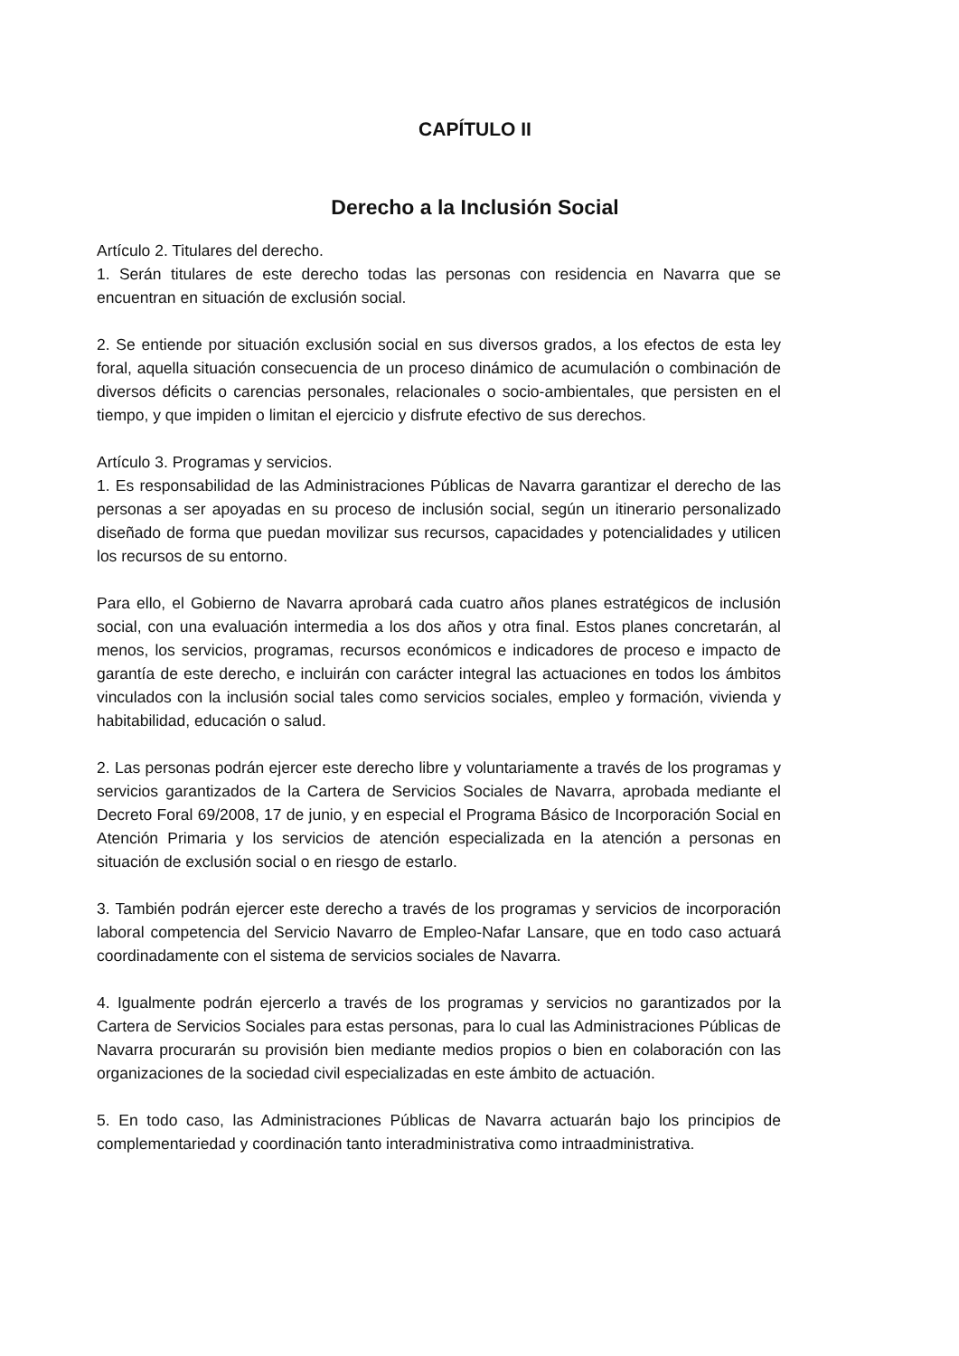CAPÍTULO II
Derecho a la Inclusión Social
Artículo 2. Titulares del derecho.
1. Serán titulares de este derecho todas las personas con residencia en Navarra que se encuentran en situación de exclusión social.
2. Se entiende por situación exclusión social en sus diversos grados, a los efectos de esta ley foral, aquella situación consecuencia de un proceso dinámico de acumulación o combinación de diversos déficits o carencias personales, relacionales o socio-ambientales, que persisten en el tiempo, y que impiden o limitan el ejercicio y disfrute efectivo de sus derechos.
Artículo 3. Programas y servicios.
1. Es responsabilidad de las Administraciones Públicas de Navarra garantizar el derecho de las personas a ser apoyadas en su proceso de inclusión social, según un itinerario personalizado diseñado de forma que puedan movilizar sus recursos, capacidades y potencialidades y utilicen los recursos de su entorno.
Para ello, el Gobierno de Navarra aprobará cada cuatro años planes estratégicos de inclusión social, con una evaluación intermedia a los dos años y otra final. Estos planes concretarán, al menos, los servicios, programas, recursos económicos e indicadores de proceso e impacto de garantía de este derecho, e incluirán con carácter integral las actuaciones en todos los ámbitos vinculados con la inclusión social tales como servicios sociales, empleo y formación, vivienda y habitabilidad, educación o salud.
2. Las personas podrán ejercer este derecho libre y voluntariamente a través de los programas y servicios garantizados de la Cartera de Servicios Sociales de Navarra, aprobada mediante el Decreto Foral 69/2008, 17 de junio, y en especial el Programa Básico de Incorporación Social en Atención Primaria y los servicios de atención especializada en la atención a personas en situación de exclusión social o en riesgo de estarlo.
3. También podrán ejercer este derecho a través de los programas y servicios de incorporación laboral competencia del Servicio Navarro de Empleo-Nafar Lansare, que en todo caso actuará coordinadamente con el sistema de servicios sociales de Navarra.
4. Igualmente podrán ejercerlo a través de los programas y servicios no garantizados por la Cartera de Servicios Sociales para estas personas, para lo cual las Administraciones Públicas de Navarra procurarán su provisión bien mediante medios propios o bien en colaboración con las organizaciones de la sociedad civil especializadas en este ámbito de actuación.
5. En todo caso, las Administraciones Públicas de Navarra actuarán bajo los principios de complementariedad y coordinación tanto interadministrativa como intraadministrativa.